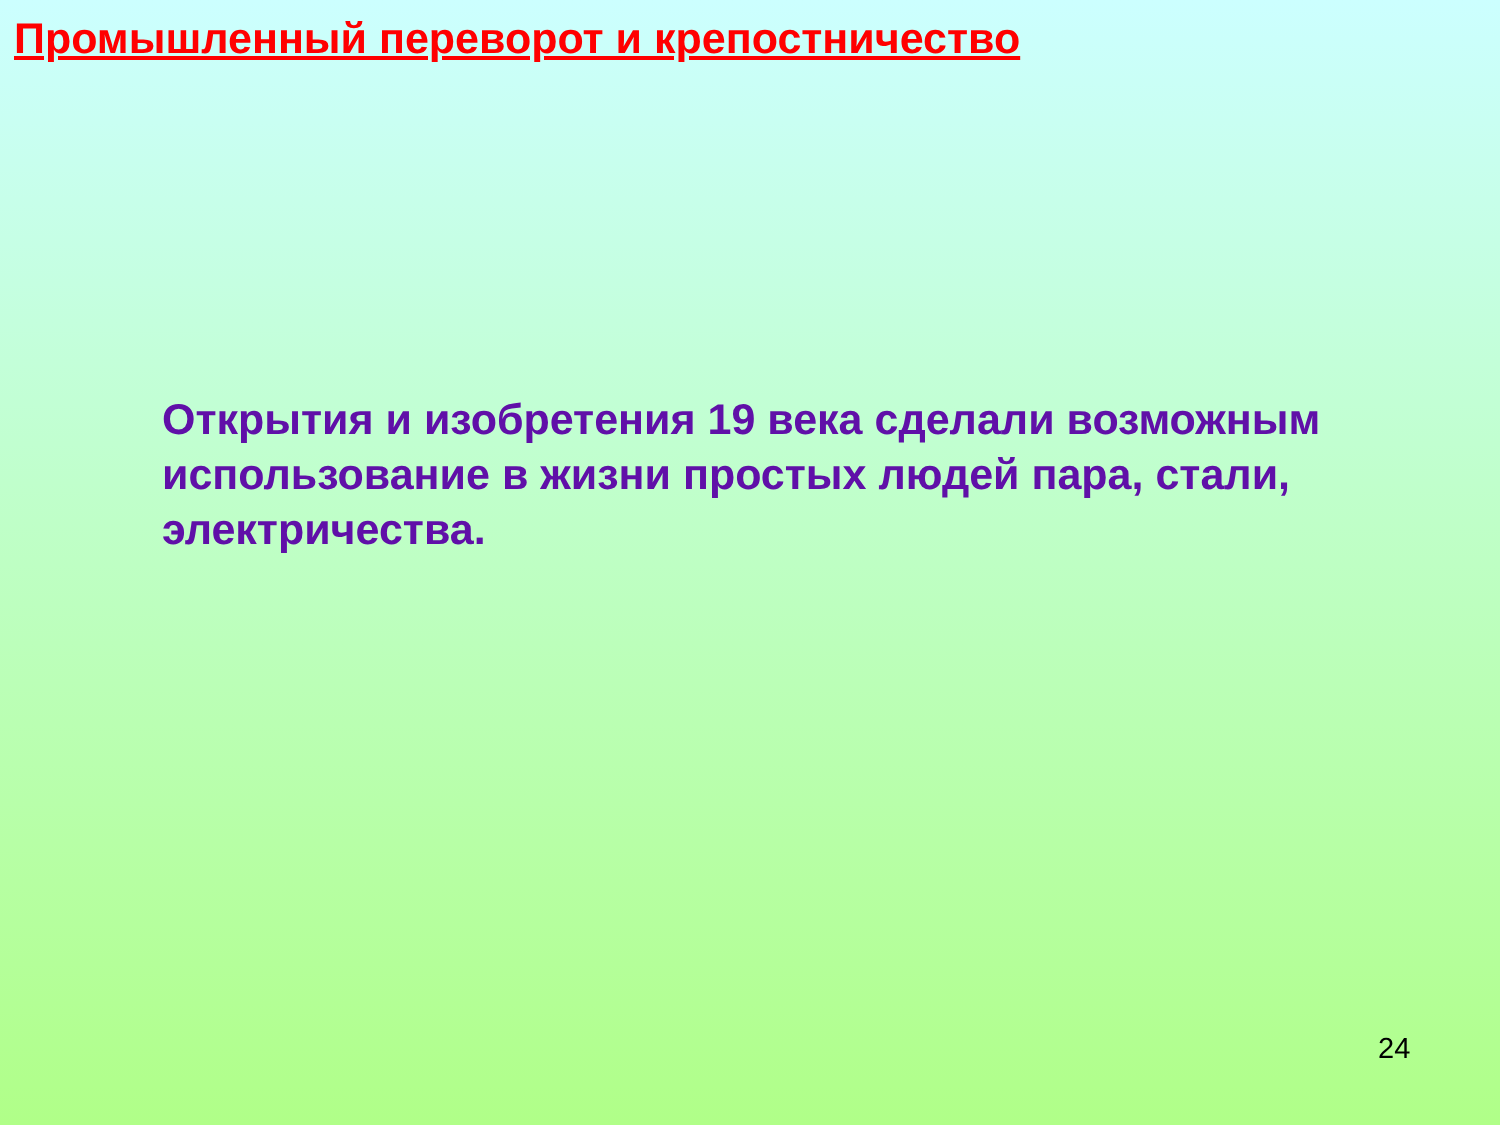Промышленный переворот и крепостничество
Открытия и изобретения 19 века сделали возможным использование в жизни простых людей пара, стали, электричества.
24